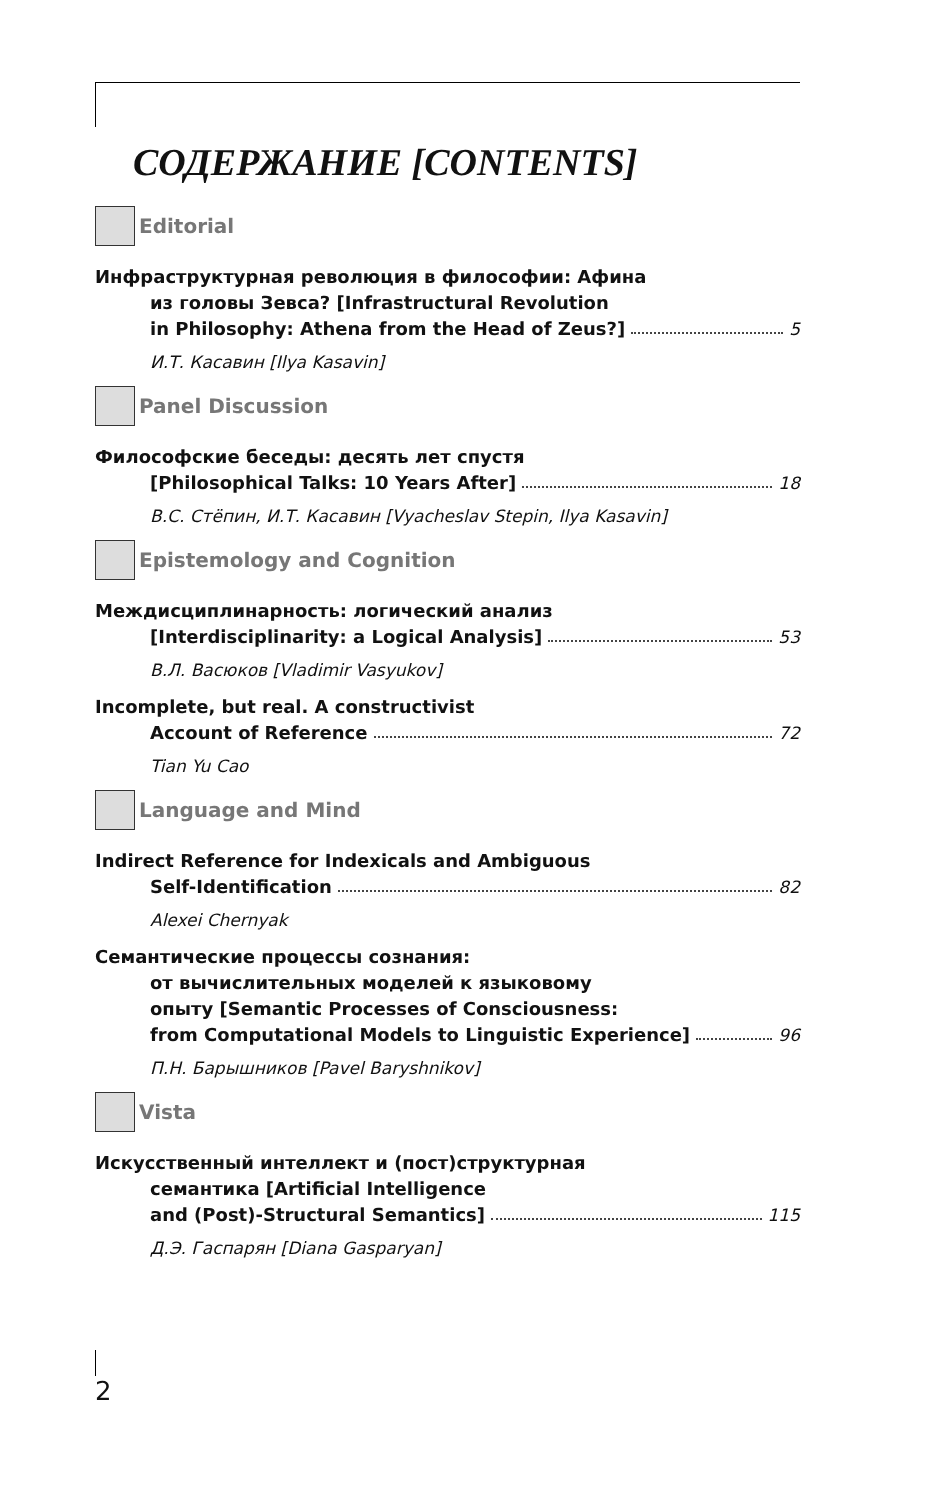СОДЕРЖАНИЕ [CONTENTS]
Editorial
Инфраструктурная революция в философии: Афина
из головы Зевса? [Infrastructural Revolution
in Philosophy: Athena from the Head of Zeus?] 5
И.Т. Касавин [Ilya Kasavin]
Panel Discussion
Философские беседы: десять лет спустя
[Philosophical Talks: 10 Years After] 18
В.С. Стёпин, И.Т. Касавин [Vyacheslav Stepin, Ilya Kasavin]
Epistemology and Cognition
Междисциплинарность: логический анализ
[Interdisciplinarity: a Logical Analysis] 53
В.Л. Васюков [Vladimir Vasyukov]
Incomplete, but real. A constructivist
Account of Reference 72
Tian Yu Cao
Language and Mind
Indirect Reference for Indexicals and Ambiguous
Self-Identification 82
Alexei Chernyak
Семантические процессы сознания:
от вычислительных моделей к языковому
опыту [Semantic Processes of Consciousness:
from Computational Models to Linguistic Experience] 96
П.Н. Барышников [Pavel Baryshnikov]
Vista
Искусственный интеллект и (пост)структурная
семантика [Artificial Intelligence
and (Post)-Structural Semantics] 115
Д.Э. Гаспарян [Diana Gasparyan]
2